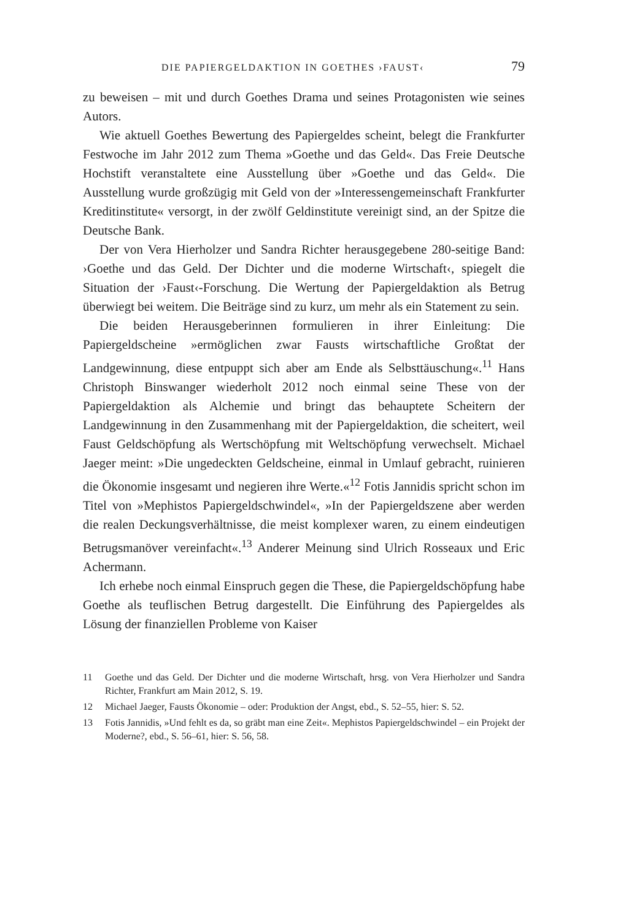DIE PAPIERGELDAKTION IN GOETHES ›FAUST‹ 79
zu beweisen – mit und durch Goethes Drama und seines Protagonisten wie seines Autors.
Wie aktuell Goethes Bewertung des Papiergeldes scheint, belegt die Frankfurter Festwoche im Jahr 2012 zum Thema »Goethe und das Geld«. Das Freie Deutsche Hochstift veranstaltete eine Ausstellung über »Goethe und das Geld«. Die Ausstellung wurde großzügig mit Geld von der »Interessengemeinschaft Frankfurter Kreditinstitute« versorgt, in der zwölf Geldinstitute vereinigt sind, an der Spitze die Deutsche Bank.
Der von Vera Hierholzer und Sandra Richter herausgegebene 280-seitige Band: ›Goethe und das Geld. Der Dichter und die moderne Wirtschaft‹, spiegelt die Situation der ›Faust‹-Forschung. Die Wertung der Papiergeldaktion als Betrug überwiegt bei weitem. Die Beiträge sind zu kurz, um mehr als ein Statement zu sein.
Die beiden Herausgeberinnen formulieren in ihrer Einleitung: Die Papiergeldscheine »ermöglichen zwar Fausts wirtschaftliche Großtat der Landgewinnung, diese entpuppt sich aber am Ende als Selbsttäuschung«.<sup>11</sup> Hans Christoph Binswanger wiederholt 2012 noch einmal seine These von der Papiergeldaktion als Alchemie und bringt das behauptete Scheitern der Landgewinnung in den Zusammenhang mit der Papiergeldaktion, die scheitert, weil Faust Geldschöpfung als Wertschöpfung mit Weltschöpfung verwechselt. Michael Jaeger meint: »Die ungedeckten Geldscheine, einmal in Umlauf gebracht, ruinieren die Ökonomie insgesamt und negieren ihre Werte.«<sup>12</sup> Fotis Jannidis spricht schon im Titel von »Mephistos Papiergeldschwindel«, »In der Papiergeldszene aber werden die realen Deckungsverhältnisse, die meist komplexer waren, zu einem eindeutigen Betrugsmanöver vereinfacht«.<sup>13</sup> Anderer Meinung sind Ulrich Rosseaux und Eric Achermann.
Ich erhebe noch einmal Einspruch gegen die These, die Papiergeldschöpfung habe Goethe als teuflischen Betrug dargestellt. Die Einführung des Papiergeldes als Lösung der finanziellen Probleme von Kaiser
11 Goethe und das Geld. Der Dichter und die moderne Wirtschaft, hrsg. von Vera Hierholzer und Sandra Richter, Frankfurt am Main 2012, S. 19.
12 Michael Jaeger, Fausts Ökonomie – oder: Produktion der Angst, ebd., S. 52–55, hier: S. 52.
13 Fotis Jannidis, »Und fehlt es da, so gräbt man eine Zeit«. Mephistos Papiergeldschwindel – ein Projekt der Moderne?, ebd., S. 56–61, hier: S. 56, 58.